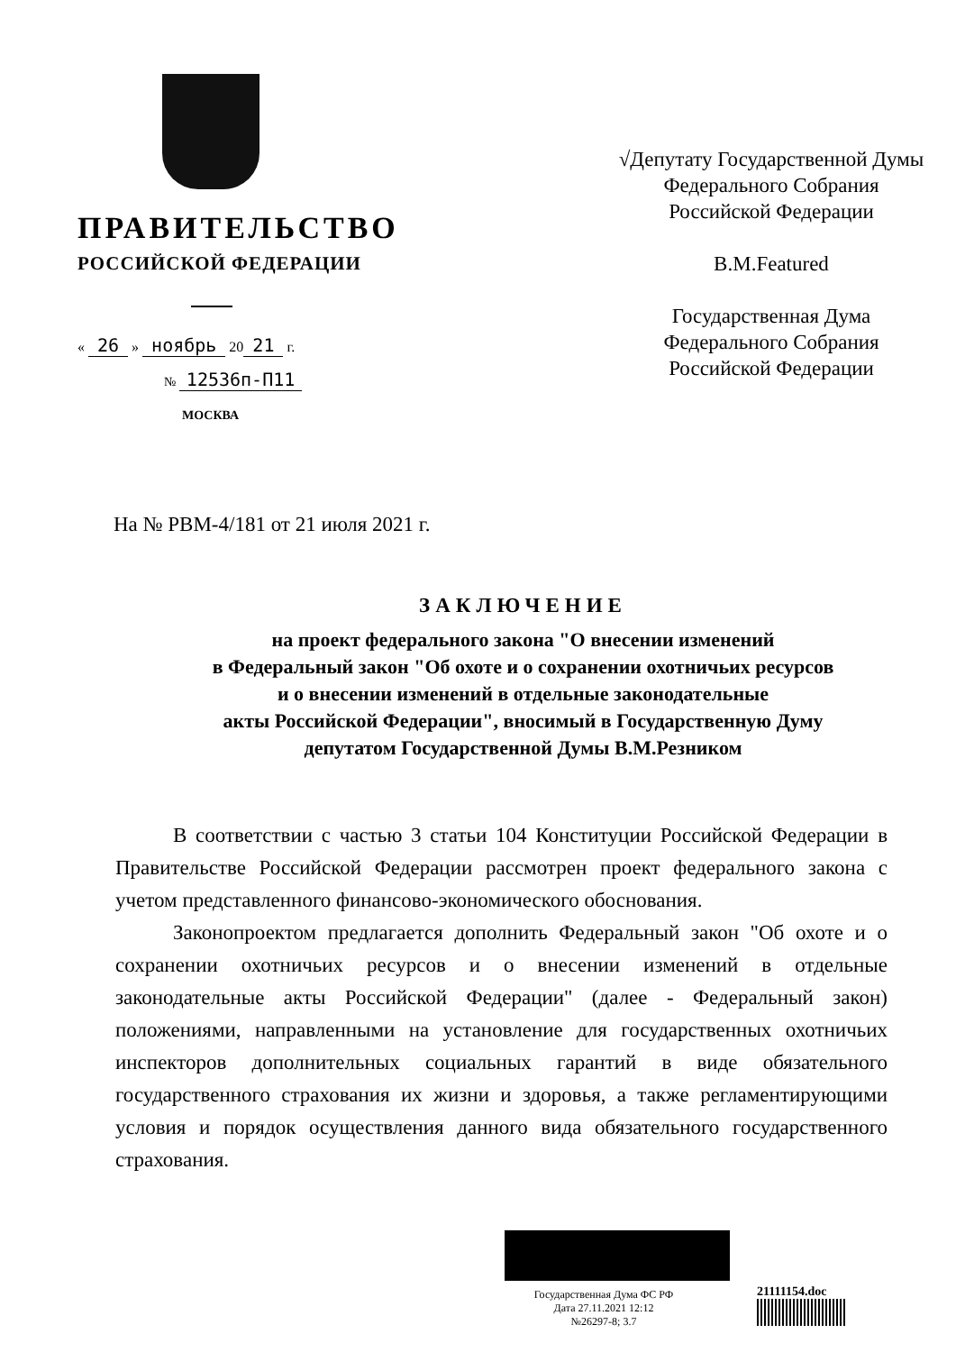ПРАВИТЕЛЬСТВО
РОССИЙСКОЙ ФЕДЕРАЦИИ
« 26 » ноябрь 20 21 г.
№ 12536п-П11
МОСКВА
√Депутату Государственной Думы
Федерального Собрания
Российской Федерации
В.М.Featured
Государственная Дума
Федерального Собрания
Российской Федерации
На № РВМ-4/181 от 21 июля 2021 г.
ЗАКЛЮЧЕНИЕ
на проект федерального закона "О внесении изменений
в Федеральный закон "Об охоте и о сохранении охотничьих ресурсов
и о внесении изменений в отдельные законодательные
акты Российской Федерации", вносимый в Государственную Думу
депутатом Государственной Думы В.М.Резником
В соответствии с частью 3 статьи 104 Конституции Российской Федерации в Правительстве Российской Федерации рассмотрен проект федерального закона с учетом представленного финансово-экономического обоснования.
Законопроектом предлагается дополнить Федеральный закон "Об охоте и о сохранении охотничьих ресурсов и о внесении изменений в отдельные законодательные акты Российской Федерации" (далее - Федеральный закон) положениями, направленными на установление для государственных охотничьих инспекторов дополнительных социальных гарантий в виде обязательного государственного страхования их жизни и здоровья, а также регламентирующими условия и порядок осуществления данного вида обязательного государственного страхования.
Государственная Дума ФС РФ
Дата 27.11.2021 12:12
№26297-8; 3.7
21111154.doc